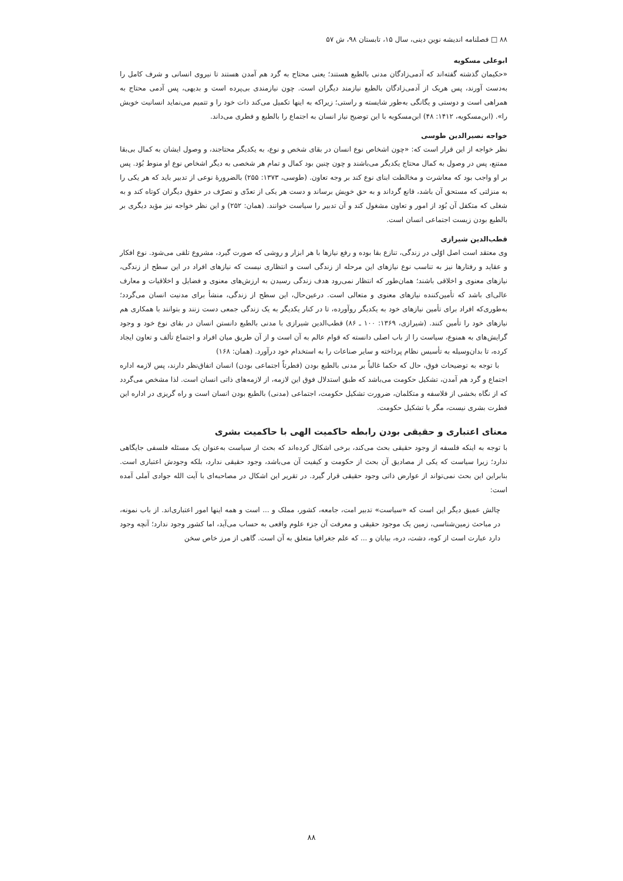۸۸ □ فصلنامه اندیشه نوین دینی، سال ۱۵، تابستان ۹۸، ش ۵۷
ابوعلی مسکویه
«حکیمان گذشته گفته‌اند که آدمی‌زادگان مدنی بالطبع هستند؛ یعنی محتاج به گرد هم آمدن هستند تا نیروی انسانی و شرف کامل را به‌دست آورند، پس هریک از آدمی‌زادگان بالطبع نیازمند دیگران است. چون نیازمندی بی‌پرده است و بدیهی، پس آدمی محتاج به همراهی است و دوستی و یگانگی به‌طور شایسته و راستی؛ زیراکه به اینها تکمیل می‌کند ذات خود را و تتمیم می‌نماید انسانیت خویش را». (ابن‌مسکویه، ۱۴۱۲: ۴۸) ابن‌مسکویه با این توضیح نیاز انسان به اجتماع را بالطبع و فطری می‌داند.
خواجه نصیرالدین طوسی
نظر خواجه از این قرار است که: «چون اشخاص نوع انسان در بقای شخص و نوع، به یکدیگر محتاجند، و وصول ایشان به کمال بی‌بقا ممتنع، پس در وصول به کمال محتاج یکدیگر می‌باشند و چون چنین بود کمال و تمام هر شخصی به دیگر اشخاص نوع او منوط بُوَد. پس بر او واجب بود که معاشرت و مخالطت ابنای نوع کند بر وجه تعاون. (طوسی، ۱۳۷۳: ۲۵۵) بالضرورهٔ نوعی از تدبیر باید که هر یکی را به منزلتی که مستحق آن باشد، قانع گرداند و به حق خویش برساند و دست هر یکی از تعدّی و تصرّف در حقوق دیگران کوتاه کند و به شغلی که متکفل آن بُوَد از امور و تعاون مشغول کند و آن تدبیر را سیاست خوانند. (همان: ۲۵۲) و این نظر خواجه نیز مؤید دیگری بر بالطبع بودن زیست اجتماعی انسان است.
قطب‌الدین شیرازی
وی معتقد است اصل اوّلی در زندگی، تنازع بقا بوده و رفع نیازها با هر ابزار و روشی که صورت گیرد، مشروع تلقی می‌شود. نوع افکار و عقاید و رفتارها نیز به تناسب نوع نیازهای این مرحله از زندگی است و انتظاری نیست که نیازهای افراد در این سطح از زندگی، نیازهای معنوی و اخلاقی باشند؛ همان‌طور که انتظار نمی‌رود هدف زندگی رسیدن به ارزش‌های معنوی و فضایل و اخلاقیات و معارف عالی‌ای باشد که تأمین‌کننده نیازهای معنوی و متعالی است. درعین‌حال، این سطح از زندگی، منشأ برای مدنیت انسان می‌گردد؛ به‌طوری‌که افراد برای تأمین نیازهای خود به یکدیگر روآورده، تا در کنار یکدیگر به یک زندگی جمعی دست زنند و بتوانند با همکاری هم نیازهای خود را تأمین کنند. (شیرازی، ۱۳۶۹: ۱۰۰ ـ ۸۶) قطب‌الدین شیرازی با مدنی بالطبع دانستن انسان در بقای نوع خود و وجود گرایش‌های به همنوع، سیاست را از باب اصلی دانسته که قوام عالم به آن است و از آن طریق میان افراد و اجتماع تألف و تعاون ایجاد کرده، تا بدان‌وسیله به تأسیس نظام پرداخته و سایر صناعات را به استخدام خود درآورد. (همان: ۱۶۸)
با توجه به توضیحات فوق، حال که حکما غالباً بر مدنی بالطبع بودن (فطرتاً اجتماعی بودن) انسان اتفاق‌نظر دارند، پس لازمه اداره اجتماع و گرد هم آمدن، تشکیل حکومت می‌باشد که طبق استدلال فوق این لازمه، از لازمه‌های ذاتی انسان است. لذا مشخص می‌گردد که از نگاه بخشی از فلاسفه و متکلمان، ضرورت تشکیل حکومت، اجتماعی (مدنی) بالطبع بودن انسان است و راه گریزی در اداره این فطرت بشری نیست، مگر با تشکیل حکومت.
معنای اعتباری و حقیقی بودن رابطه حاکمیت الهی با حاکمیت بشری
با توجه به اینکه فلسفه از وجود حقیقی بحث می‌کند، برخی اشکال کرده‌اند که بحث از سیاست به‌عنوان یک مسئله فلسفی جایگاهی ندارد؛ زیرا سیاست که یکی از مصادیق آن بحث از حکومت و کیفیت آن می‌باشد، وجود حقیقی ندارد، بلکه وجودش اعتباری است. بنابراین این بحث نمی‌تواند از عوارض ذاتی وجود حقیقی قرار گیرد. در تقریر این اشکال در مصاحبه‌ای با آیت الله جوادی آملی آمده است:
چالش عمیق دیگر این است که «سیاست» تدبیر امت، جامعه، کشور، مملک و ... است و همه اینها امور اعتباری‌اند. از باب نمونه، در مباحث زمین‌شناسی، زمین یک موجود حقیقی و معرفت آن جزء علوم واقعی به حساب می‌آید، اما کشور وجود ندارد؛ آنچه وجود دارد عبارت است از کوه، دشت، دره، بیابان و ... که علم جغرافیا متعلق به آن است. گاهی از مرز خاص سخن
۸۸